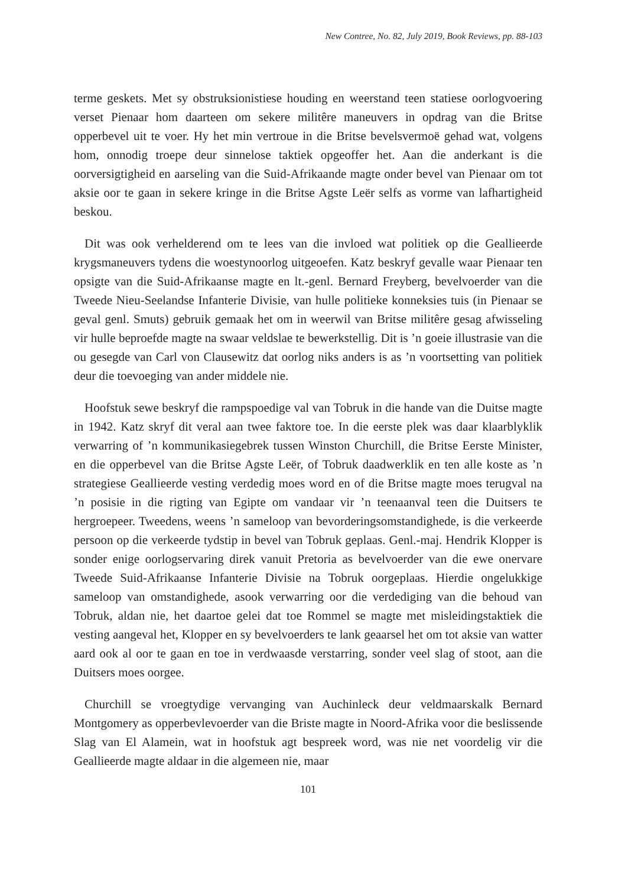New Contree, No. 82, July 2019, Book Reviews, pp. 88-103
terme geskets. Met sy obstruksionistiese houding en weerstand teen statiese oorlogvoering verset Pienaar hom daarteen om sekere militêre maneuvers in opdrag van die Britse opperbevel uit te voer. Hy het min vertroue in die Britse bevelsvermoë gehad wat, volgens hom, onnodig troepe deur sinnelose taktiek opgeoffer het. Aan die anderkant is die oorversigtigheid en aarseling van die Suid-Afrikaande magte onder bevel van Pienaar om tot aksie oor te gaan in sekere kringe in die Britse Agste Leër selfs as vorme van lafhartigheid beskou.
Dit was ook verhelderend om te lees van die invloed wat politiek op die Geallieerde krygsmaneuvers tydens die woestynoorlog uitgeoefen. Katz beskryf gevalle waar Pienaar ten opsigte van die Suid-Afrikaanse magte en lt.-genl. Bernard Freyberg, bevelvoerder van die Tweede Nieu-Seelandse Infanterie Divisie, van hulle politieke konneksies tuis (in Pienaar se geval genl. Smuts) gebruik gemaak het om in weerwil van Britse militêre gesag afwisseling vir hulle beproefde magte na swaar veldslae te bewerkstellig. Dit is ’n goeie illustrasie van die ou gesegde van Carl von Clausewitz dat oorlog niks anders is as ’n voortsetting van politiek deur die toevoeging van ander middele nie.
Hoofstuk sewe beskryf die rampspoedige val van Tobruk in die hande van die Duitse magte in 1942. Katz skryf dit veral aan twee faktore toe. In die eerste plek was daar klaarblyklik verwarring of ’n kommunikasiegebrek tussen Winston Churchill, die Britse Eerste Minister, en die opperbevel van die Britse Agste Leër, of Tobruk daadwerklik en ten alle koste as ’n strategiese Geallieerde vesting verdedig moes word en of die Britse magte moes terugval na ’n posisie in die rigting van Egipte om vandaar vir ’n teenaanval teen die Duitsers te hergroepeer. Tweedens, weens ’n sameloop van bevorderingsomstandighede, is die verkeerde persoon op die verkeerde tydstip in bevel van Tobruk geplaas. Genl.-maj. Hendrik Klopper is sonder enige oorlogservaring direk vanuit Pretoria as bevelvoerder van die ewe onervare Tweede Suid-Afrikaanse Infanterie Divisie na Tobruk oorgeplaas. Hierdie ongelukkige sameloop van omstandighede, asook verwarring oor die verdediging van die behoud van Tobruk, aldan nie, het daartoe gelei dat toe Rommel se magte met misleidingstaktiek die vesting aangeval het, Klopper en sy bevelvoerders te lank geaarsel het om tot aksie van watter aard ook al oor te gaan en toe in verdwaasde verstarring, sonder veel slag of stoot, aan die Duitsers moes oorgee.
Churchill se vroegtydige vervanging van Auchinleck deur veldmaarskalk Bernard Montgomery as opperbevlevoerder van die Briste magte in Noord-Afrika voor die beslissende Slag van El Alamein, wat in hoofstuk agt bespreek word, was nie net voordelig vir die Geallieerde magte aldaar in die algemeen nie, maar
101